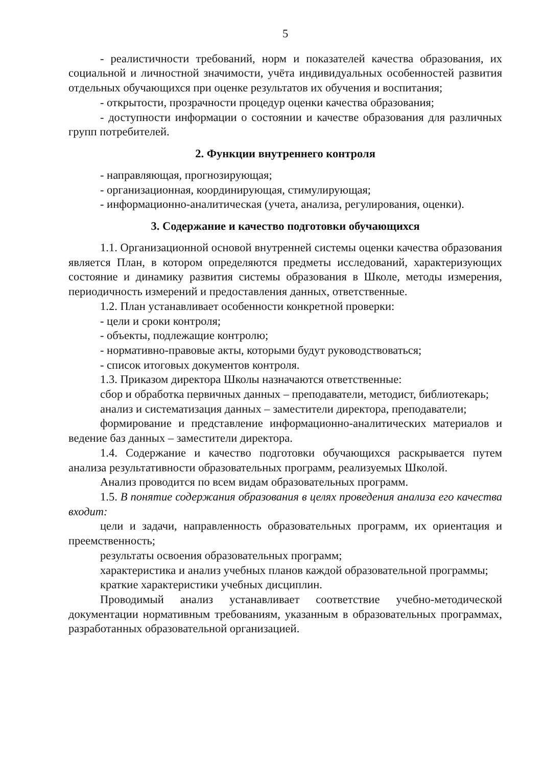5
- реалистичности требований, норм и показателей качества образования, их социальной и личностной значимости, учёта индивидуальных особенностей развития отдельных обучающихся при оценке результатов их обучения и воспитания;
- открытости, прозрачности процедур оценки качества образования;
- доступности информации о состоянии и качестве образования для различных групп потребителей.
2. Функции внутреннего контроля
- направляющая, прогнозирующая;
- организационная, координирующая, стимулирующая;
- информационно-аналитическая (учета, анализа, регулирования, оценки).
3. Содержание и качество подготовки обучающихся
1.1. Организационной основой внутренней системы оценки качества образования является План, в котором определяются предметы исследований, характеризующих состояние и динамику развития системы образования в Школе, методы измерения, периодичность измерений и предоставления данных, ответственные.
1.2. План устанавливает особенности конкретной проверки:
- цели и сроки контроля;
- объекты, подлежащие контролю;
- нормативно-правовые акты, которыми будут руководствоваться;
- список итоговых документов контроля.
1.3. Приказом директора Школы назначаются ответственные:
сбор и обработка первичных данных – преподаватели, методист, библиотекарь;
анализ и систематизация данных – заместители директора, преподаватели;
формирование и представление информационно-аналитических материалов и ведение баз данных – заместители директора.
1.4. Содержание и качество подготовки обучающихся раскрывается путем анализа результативности образовательных программ, реализуемых Школой.
Анализ проводится по всем видам образовательных программ.
1.5. В понятие содержания образования в целях проведения анализа его качества входит:
цели и задачи, направленность образовательных программ, их ориентация и преемственность;
результаты освоения образовательных программ;
характеристика и анализ учебных планов каждой образовательной программы;
краткие характеристики учебных дисциплин.
Проводимый анализ устанавливает соответствие учебно-методической документации нормативным требованиям, указанным в образовательных программах, разработанных образовательной организацией.